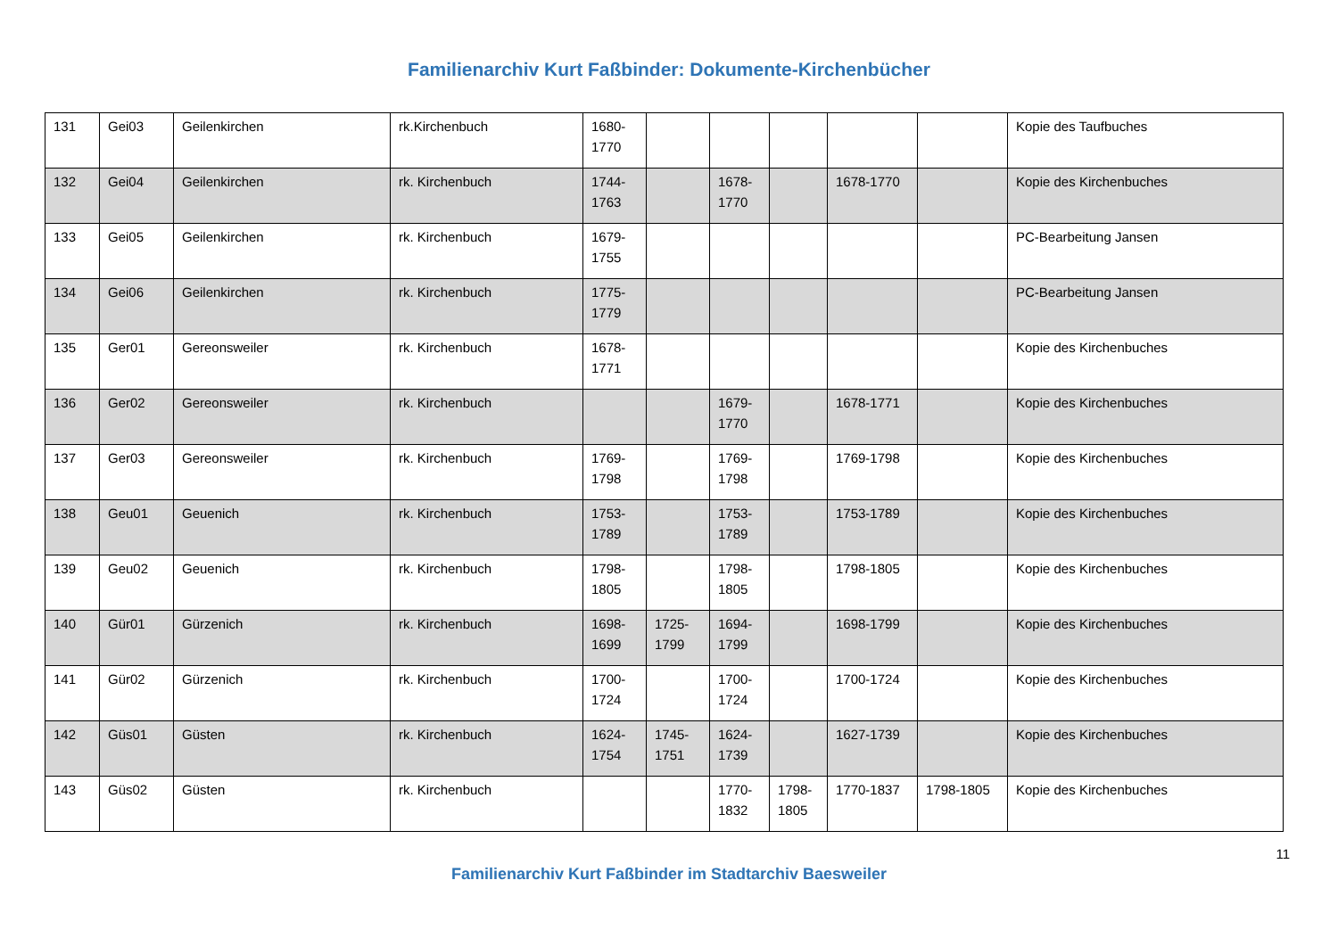Familienarchiv Kurt Faßbinder: Dokumente-Kirchenbücher
| 131 | Gei03 | Geilenkirchen | rk.Kirchenbuch | 1680-1770 | | | | | | Kopie des Taufbuches |
| 132 | Gei04 | Geilenkirchen | rk. Kirchenbuch | 1744-1763 | | 1678-1770 | | 1678-1770 | | Kopie des Kirchenbuches |
| 133 | Gei05 | Geilenkirchen | rk. Kirchenbuch | 1679-1755 | | | | | | PC-Bearbeitung Jansen |
| 134 | Gei06 | Geilenkirchen | rk. Kirchenbuch | 1775-1779 | | | | | | PC-Bearbeitung Jansen |
| 135 | Ger01 | Gereonsweiler | rk. Kirchenbuch | 1678-1771 | | | | | | Kopie des Kirchenbuches |
| 136 | Ger02 | Gereonsweiler | rk. Kirchenbuch | | | 1679-1770 | | 1678-1771 | | Kopie des Kirchenbuches |
| 137 | Ger03 | Gereonsweiler | rk. Kirchenbuch | 1769-1798 | | 1769-1798 | | 1769-1798 | | Kopie des Kirchenbuches |
| 138 | Geu01 | Geuenich | rk. Kirchenbuch | 1753-1789 | | 1753-1789 | | 1753-1789 | | Kopie des Kirchenbuches |
| 139 | Geu02 | Geuenich | rk. Kirchenbuch | 1798-1805 | | 1798-1805 | | 1798-1805 | | Kopie des Kirchenbuches |
| 140 | Gür01 | Gürzenich | rk. Kirchenbuch | 1698-1699 | 1725-1799 | 1694-1799 | | 1698-1799 | | Kopie des Kirchenbuches |
| 141 | Gür02 | Gürzenich | rk. Kirchenbuch | 1700-1724 | | 1700-1724 | | 1700-1724 | | Kopie des Kirchenbuches |
| 142 | Güs01 | Güsten | rk. Kirchenbuch | 1624-1754 | 1745-1751 | 1624-1739 | | 1627-1739 | | Kopie des Kirchenbuches |
| 143 | Güs02 | Güsten | rk. Kirchenbuch | | | 1770-1832 | 1798-1805 | 1770-1837 | 1798-1805 | Kopie des Kirchenbuches |
11
Familienarchiv Kurt Faßbinder im Stadtarchiv Baesweiler